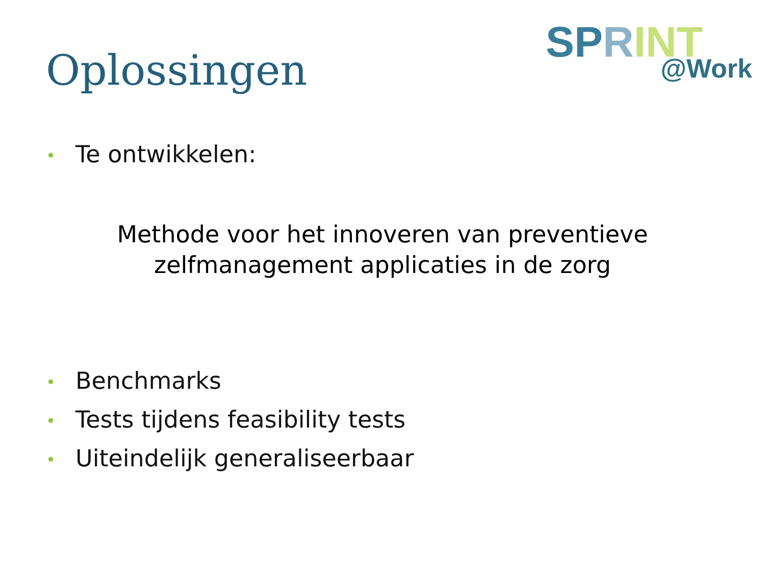Oplossingen
SP RINT @Work
• Te ontwikkelen:
Methode voor het innoveren van preventieve
zelfmanagement applicaties in de zorg
• Benchmarks
• Tests tijdens feasibility tests
• Uiteindelijk generaliseerbaar